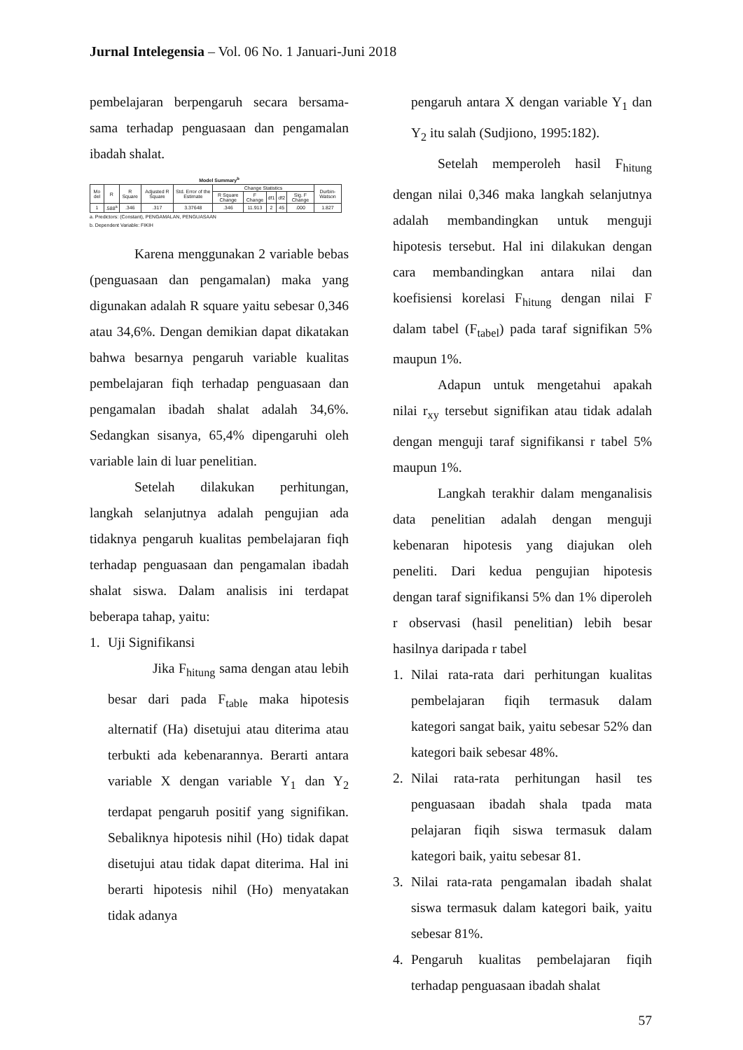Jurnal Intelegensia – Vol. 06 No. 1 Januari-Juni 2018
pembelajaran berpengaruh secara bersama-sama terhadap penguasaan dan pengamalan ibadah shalat.
Model Summary<sup>b</sup>
| Mo del | R | R Square | Adjusted R Square | Std. Error of the Estimate | Change Statistics | | | | | Durbin-Watson |
| --- | --- | --- | --- | --- | --- | --- | --- | --- | --- | --- |
| | | | | | R Square Change | F Change | df1 | df2 | Sig. F Change | |
| 1 | .588<sup>a</sup> | .346 | .317 | 3.37648 | .346 | 11.913 | 2 | 45 | .000 | 1.827 |
a. Predictors: (Constant), PENGAMALAN, PENGUASAAN
b. Dependent Variable: FIKIH
Karena menggunakan 2 variable bebas (penguasaan dan pengamalan) maka yang digunakan adalah R square yaitu sebesar 0,346 atau 34,6%. Dengan demikian dapat dikatakan bahwa besarnya pengaruh variable kualitas pembelajaran fiqh terhadap penguasaan dan pengamalan ibadah shalat adalah 34,6%. Sedangkan sisanya, 65,4% dipengaruhi oleh variable lain di luar penelitian.
Setelah dilakukan perhitungan, langkah selanjutnya adalah pengujian ada tidaknya pengaruh kualitas pembelajaran fiqh terhadap penguasaan dan pengamalan ibadah shalat siswa. Dalam analisis ini terdapat beberapa tahap, yaitu:
1. Uji Signifikansi
Jika F<sub>hitung</sub> sama dengan atau lebih besar dari pada F<sub>table</sub> maka hipotesis alternatif (Ha) disetujui atau diterima atau terbukti ada kebenarannya. Berarti antara variable X dengan variable Y<sub>1</sub> dan Y<sub>2</sub> terdapat pengaruh positif yang signifikan. Sebaliknya hipotesis nihil (Ho) tidak dapat disetujui atau tidak dapat diterima. Hal ini berarti hipotesis nihil (Ho) menyatakan tidak adanya
pengaruh antara X dengan variable Y<sub>1</sub> dan Y<sub>2</sub> itu salah (Sudjiono, 1995:182).
Setelah memperoleh hasil F<sub>hitung</sub> dengan nilai 0,346 maka langkah selanjutnya adalah membandingkan untuk menguji hipotesis tersebut. Hal ini dilakukan dengan cara membandingkan antara nilai dan koefisiensi korelasi F<sub>hitung</sub> dengan nilai F dalam tabel (F<sub>tabel</sub>) pada taraf signifikan 5% maupun 1%.
Adapun untuk mengetahui apakah nilai r<sub>xy</sub> tersebut signifikan atau tidak adalah dengan menguji taraf signifikansi r tabel 5% maupun 1%.
Langkah terakhir dalam menganalisis data penelitian adalah dengan menguji kebenaran hipotesis yang diajukan oleh peneliti. Dari kedua pengujian hipotesis dengan taraf signifikansi 5% dan 1% diperoleh r observasi (hasil penelitian) lebih besar hasilnya daripada r tabel
1. Nilai rata-rata dari perhitungan kualitas pembelajaran fiqih termasuk dalam kategori sangat baik, yaitu sebesar 52% dan kategori baik sebesar 48%.
2. Nilai rata-rata perhitungan hasil tes penguasaan ibadah shala tpada mata pelajaran fiqih siswa termasuk dalam kategori baik, yaitu sebesar 81.
3. Nilai rata-rata pengamalan ibadah shalat siswa termasuk dalam kategori baik, yaitu sebesar 81%.
4. Pengaruh kualitas pembelajaran fiqih terhadap penguasaan ibadah shalat
57